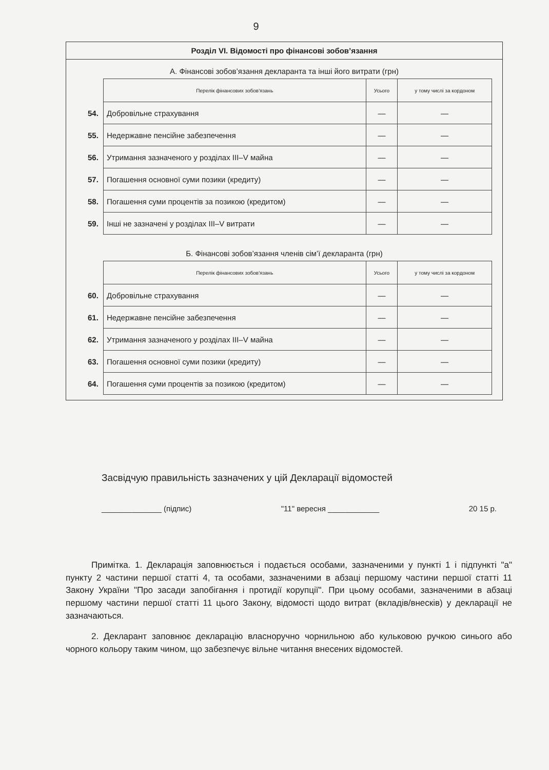9
Розділ VI. Відомості про фінансові зобов’язання
А. Фінансові зобов’язання декларанта та інші його витрати (грн)
| | Перелік фінансових зобов'язань | Усього | у тому числі за кордоном |
| 54. | Добровільне страхування | — | — |
| 55. | Недержавне пенсійне забезпечення | — | — |
| 56. | Утримання зазначеного у розділах III–V майна | — | — |
| 57. | Погашення основної суми позики (кредиту) | — | — |
| 58. | Погашення суми процентів за позикою (кредитом) | — | — |
| 59. | Інші не зазначені у розділах III–V витрати | — | — |
Б. Фінансові зобов’язання членів сім’ї декларанта (грн)
| | Перелік фінансових зобов'язань | Усього | у тому числі за кордоном |
| 60. | Добровільне страхування | — | — |
| 61. | Недержавне пенсійне забезпечення | — | — |
| 62. | Утримання зазначеного у розділах III–V майна | — | — |
| 63. | Погашення основної суми позики (кредиту) | — | — |
| 64. | Погашення суми процентів за позикою (кредитом) | — | — |
Засвідчую правильність зазначених у цій Декларації відомостей
______________ (підпис) "11" вересня ____________ 20 15 р.
Примітка. 1. Декларація заповнюється і подається особами, зазначеними у пункті 1 і підпункті "а" пункту 2 частини першої статті 4, та особами, зазначеними в абзаці першому частини першої статті 11 Закону України "Про засади запобігання і протидії корупції". При цьому особами, зазначеними в абзаці першому частини першої статті 11 цього Закону, відомості щодо витрат (вкладів/внесків) у декларації не зазначаються.
2. Декларант заповнює декларацію власноручно чорнильною або кульковою ручкою синього або чорного кольору таким чином, що забезпечує вільне читання внесених відомостей.